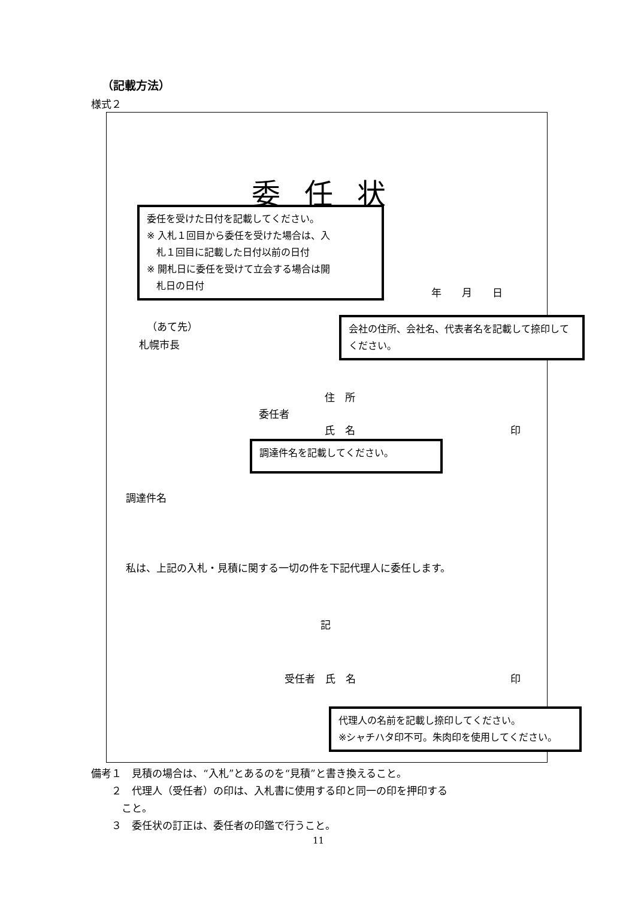（記載方法）
様式２
委任状
委任を受けた日付を記載してください。
※ 入札１回目から委任を受けた場合は、入
　札１回目に記載した日付以前の日付
※ 開札日に委任を受けて立会する場合は開
　札日の日付
年　　月　　日
（あて先）
札幌市長
会社の住所、会社名、代表者名を記載して捺印してください。
住　所
委任者
氏　名 印
調達件名を記載してください。
調達件名
私は、上記の入札・見積に関する一切の件を下記代理人に委任します。
記
受任者　氏　名 印
代理人の名前を記載し捺印してください。
※シャチハタ印不可。朱肉印を使用してください。
備考１　見積の場合は、“入札”とあるのを“見積”と書き換えること。
　　２　代理人（受任者）の印は、入札書に使用する印と同一の印を押印する
　　　こと。
　　３　委任状の訂正は、委任者の印鑑で行うこと。
11